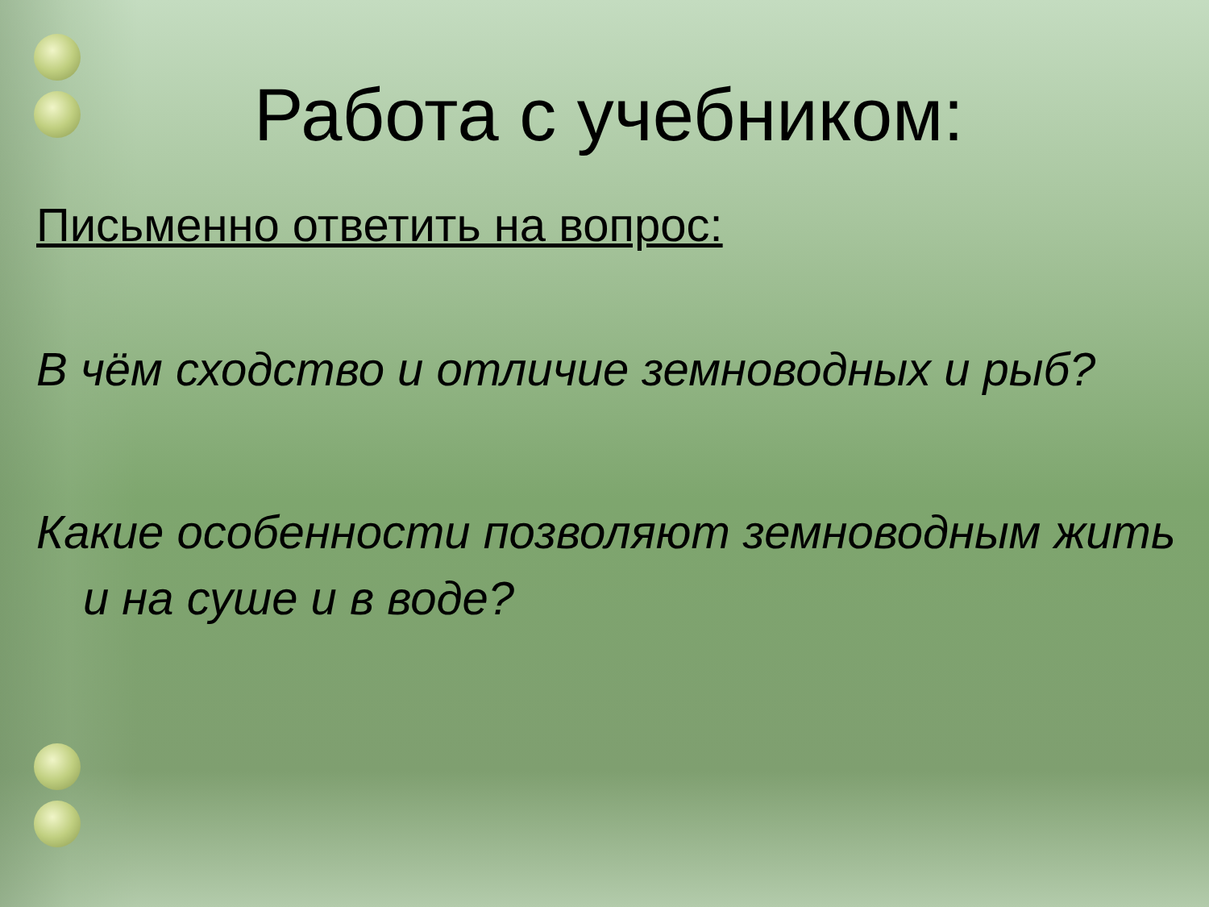Работа с учебником:
Письменно ответить на вопрос:
В чём сходство и отличие земноводных и рыб?
Какие особенности позволяют земноводным жить и на суше и в воде?